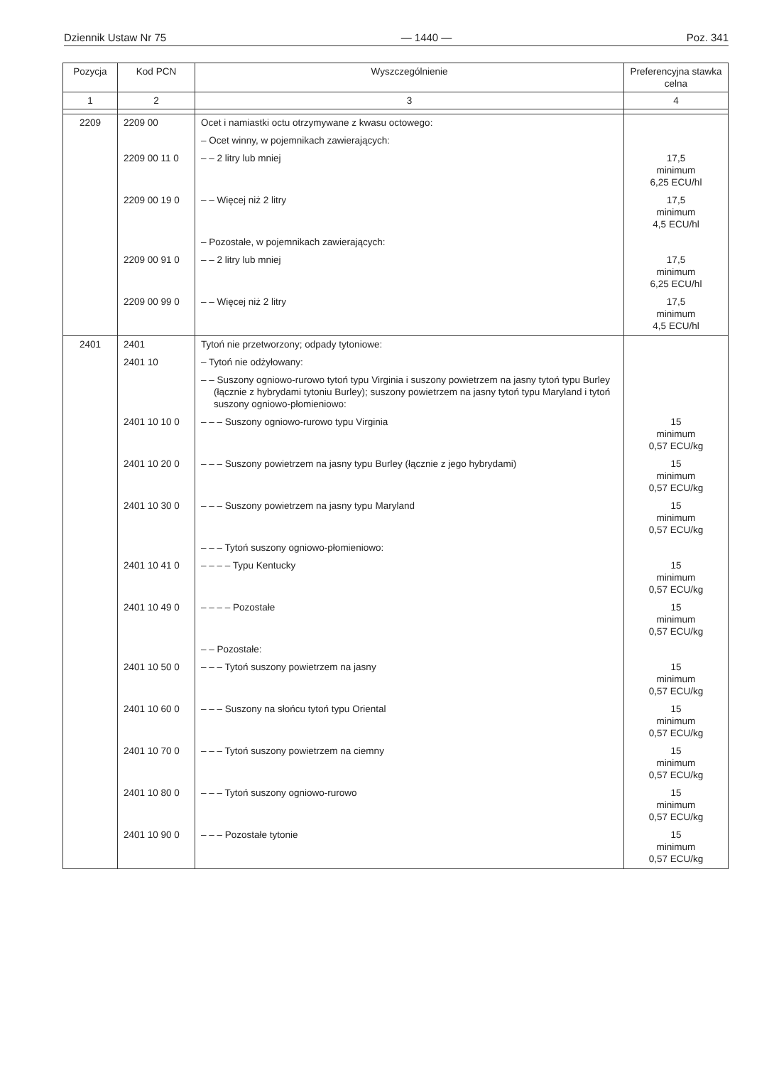Dziennik Ustaw Nr 75 — 1440 — Poz. 341
| Pozycja | Kod PCN | Wyszczególnienie | Preferencyjna stawka celna |
| --- | --- | --- | --- |
| 1 | 2 | 3 | 4 |
| 2209 | 2209 00 | Ocet i namiastki octu otrzymywane z kwasu octowego: | |
| | | – Ocet winny, w pojemnikach zawierających: | |
| | 2209 00 11 0 | – – 2 litry lub mniej | 17,5 minimum 6,25 ECU/hl |
| | 2209 00 19 0 | – – Więcej niż 2 litry | 17,5 minimum 4,5 ECU/hl |
| | | – Pozostałe, w pojemnikach zawierających: | |
| | 2209 00 91 0 | – – 2 litry lub mniej | 17,5 minimum 6,25 ECU/hl |
| | 2209 00 99 0 | – – Więcej niż 2 litry | 17,5 minimum 4,5 ECU/hl |
| 2401 | 2401 | Tytoń nie przetworzony; odpady tytoniowe: | |
| | 2401 10 | – Tytoń nie odżyłowany: | |
| | | – – Suszony ogniowo-rurowo tytoń typu Virginia i suszony powietrzem na jasny tytoń typu Burley (łącznie z hybrydami tytoniu Burley); suszony powietrzem na jasny tytoń typu Maryland i tytoń suszony ogniowo-płomieniowo: | |
| | 2401 10 10 0 | – – – Suszony ogniowo-rurowo typu Virginia | 15 minimum 0,57 ECU/kg |
| | 2401 10 20 0 | – – – Suszony powietrzem na jasny typu Burley (łącznie z jego hybrydami) | 15 minimum 0,57 ECU/kg |
| | 2401 10 30 0 | – – – Suszony powietrzem na jasny typu Maryland | 15 minimum 0,57 ECU/kg |
| | | – – – Tytoń suszony ogniowo-płomieniowo: | |
| | 2401 10 41 0 | – – – – Typu Kentucky | 15 minimum 0,57 ECU/kg |
| | 2401 10 49 0 | – – – – Pozostałe | 15 minimum 0,57 ECU/kg |
| | | – – Pozostałe: | |
| | 2401 10 50 0 | – – – Tytoń suszony powietrzem na jasny | 15 minimum 0,57 ECU/kg |
| | 2401 10 60 0 | – – – Suszony na słońcu tytoń typu Oriental | 15 minimum 0,57 ECU/kg |
| | 2401 10 70 0 | – – – Tytoń suszony powietrzem na ciemny | 15 minimum 0,57 ECU/kg |
| | 2401 10 80 0 | – – – Tytoń suszony ogniowo-rurowo | 15 minimum 0,57 ECU/kg |
| | 2401 10 90 0 | – – – Pozostałe tytonie | 15 minimum 0,57 ECU/kg |